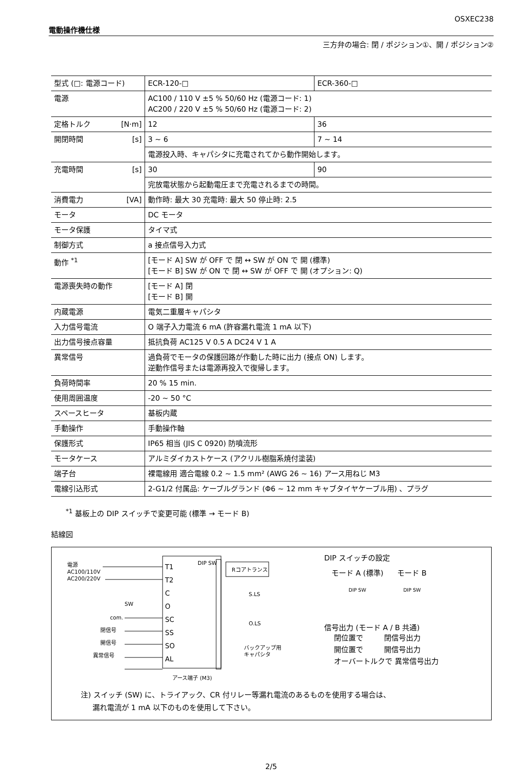OSXEC238
電動操作機仕様
三方弁の場合: 閉 / ポジション①、開 / ポジション②
| 型式 (□: 電源コード) | ECR-120-□ | ECR-360-□ |
| 電源 | AC100 / 110 V ±5 % 50/60 Hz (電源コード: 1) AC200 / 220 V ±5 % 50/60 Hz (電源コード: 2) | |
| 定格トルク [N·m] | 12 | 36 |
| 開閉時間 [s] | 3 ~ 6 | 7 ~ 14 |
| | 電源投入時、キャパシタに充電されてから動作開始します。 | |
| 充電時間 [s] | 30 | 90 |
| | 完放電状態から起動電圧まで充電されるまでの時間。 | |
| 消費電力 [VA] | 動作時: 最大 30 充電時: 最大 50 停止時: 2.5 | |
| モータ | DC モータ | |
| モータ保護 | タイマ式 | |
| 制御方式 | a 接点信号入力式 | |
| 動作 <sup>*1</sup> | [モード A] SW が OFF で 閉 ↔ SW が ON で 開 (標準) [モード B] SW が ON で 閉 ↔ SW が OFF で 開 (オプション: Q) | |
| 電源喪失時の動作 | [モード A] 閉 [モード B] 開 | |
| 内蔵電源 | 電気二重層キャパシタ | |
| 入力信号電流 | O 端子入力電流 6 mA (許容漏れ電流 1 mA 以下) | |
| 出力信号接点容量 | 抵抗負荷 AC125 V 0.5 A DC24 V 1 A | |
| 異常信号 | 過負荷でモータの保護回路が作動した時に出力 (接点 ON) します。 逆動作信号または電源再投入で復帰します。 | |
| 負荷時間率 | 20 % 15 min. | |
| 使用周囲温度 | -20 ~ 50 °C | |
| スペースヒータ | 基板内蔵 | |
| 手動操作 | 手動操作軸 | |
| 保護形式 | IP65 相当 (JIS C 0920) 防噴流形 | |
| モータケース | アルミダイカストケース (アクリル樹脂系焼付塗装) | |
| 端子台 | 裸電線用 適合電線 0.2 ~ 1.5 mm² (AWG 26 ~ 16) アース用ねじ M3 | |
| 電線引込形式 | 2-G1/2 付属品: ケーブルグランド (Φ6 ~ 12 mm キャブタイヤケーブル用) 、プラグ | |
<sup>*1</sup> 基板上の DIP スイッチで変更可能 (標準 → モード B)
結線図
電源
AC100/110V
AC200/220V
T1
T2
C
O
SC
SS
SO
AL
SW
com.
閉信号
開信号
異常信号
DIP SW
Rコアトランス
S.LS
O.LS
バックアップ用
キャパシタ
アース端子 (M3)
DIP スイッチの設定
モード A (標準) モード B
DIP SW DIP SW
信号出力 (モード A / B 共通)
閉位置で 閉信号出力
開位置で 開信号出力
オーバートルクで 異常信号出力
注) スイッチ (SW) に、トライアック、CR 付リレー等漏れ電流のあるものを使用する場合は、
漏れ電流が 1 mA 以下のものを使用して下さい。
2/5